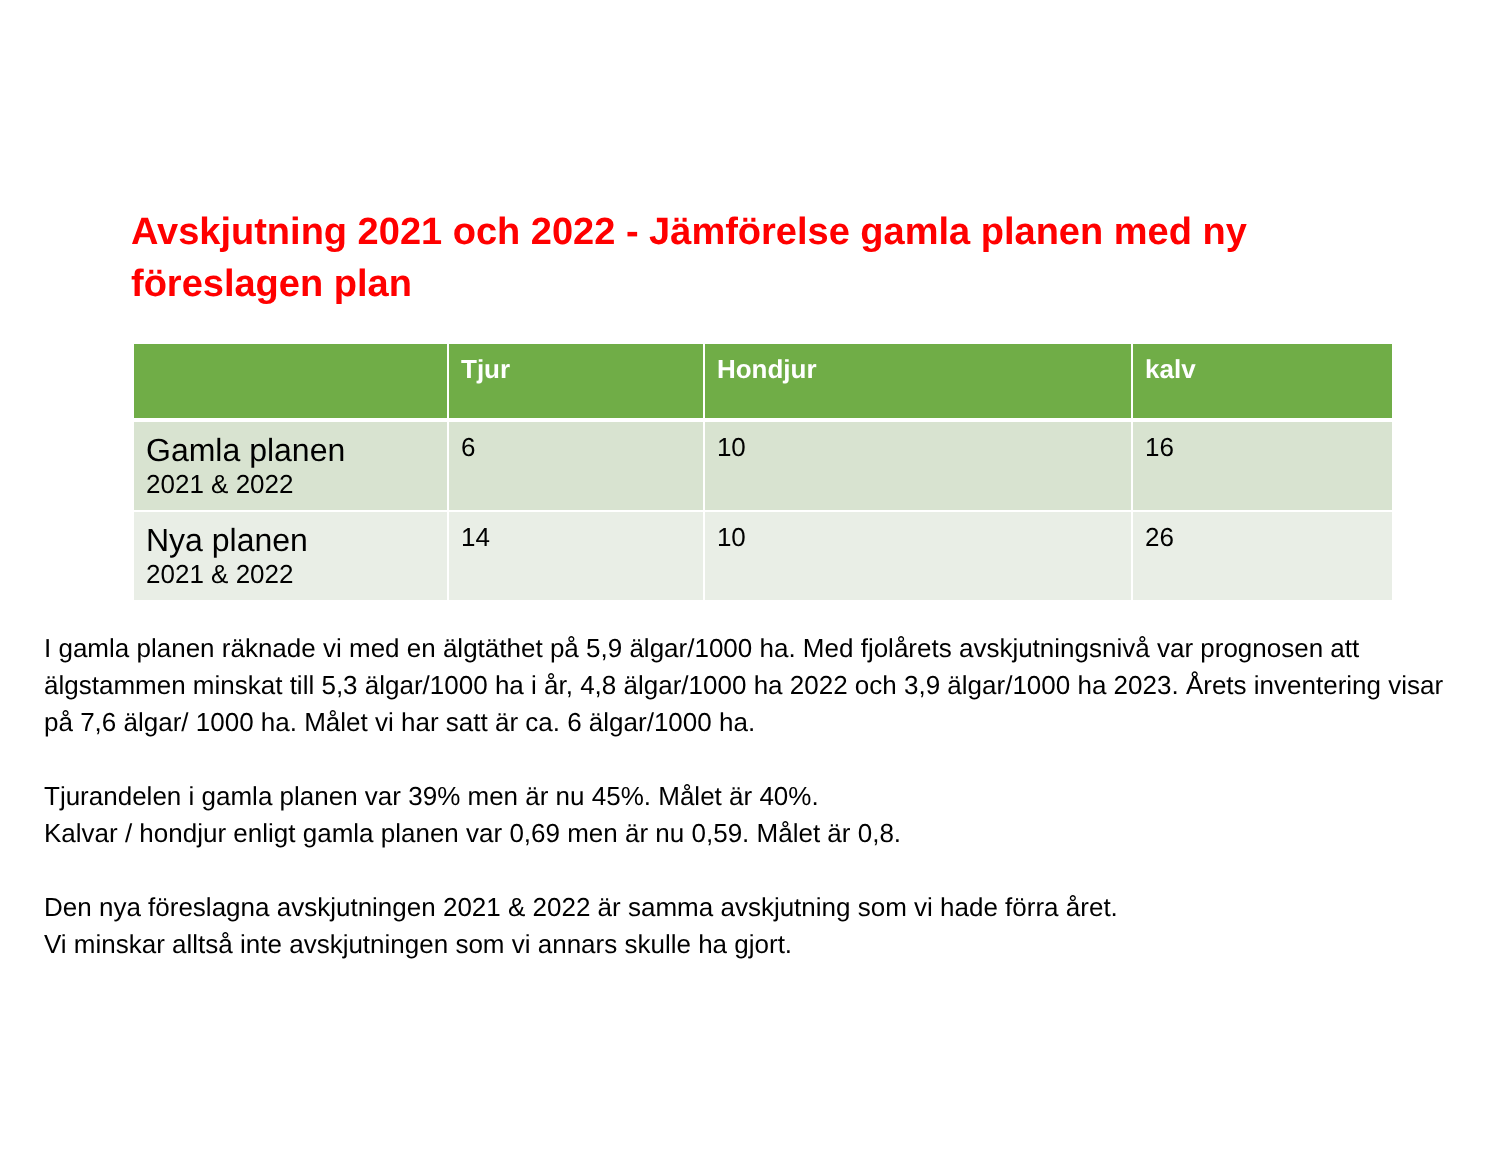Avskjutning 2021 och 2022 - Jämförelse gamla planen med ny föreslagen plan
| | Tjur | Hondjur | kalv |
| --- | --- | --- | --- |
| Gamla planen 2021 & 2022 | 6 | 10 | 16 |
| Nya planen 2021 & 2022 | 14 | 10 | 26 |
I gamla planen räknade vi med en älgtäthet på 5,9 älgar/1000 ha. Med fjolårets avskjutningsnivå var prognosen att älgstammen minskat till 5,3 älgar/1000 ha i år, 4,8 älgar/1000 ha 2022 och 3,9 älgar/1000 ha 2023. Årets inventering visar på 7,6 älgar/ 1000 ha. Målet vi har satt är ca. 6 älgar/1000 ha.
Tjurandelen i gamla planen var 39% men är nu 45%. Målet är 40%.
Kalvar / hondjur enligt gamla planen var 0,69 men är nu 0,59. Målet är 0,8.
Den nya föreslagna avskjutningen 2021 & 2022 är samma avskjutning som vi hade förra året.
Vi minskar alltså inte avskjutningen som vi annars skulle ha gjort.